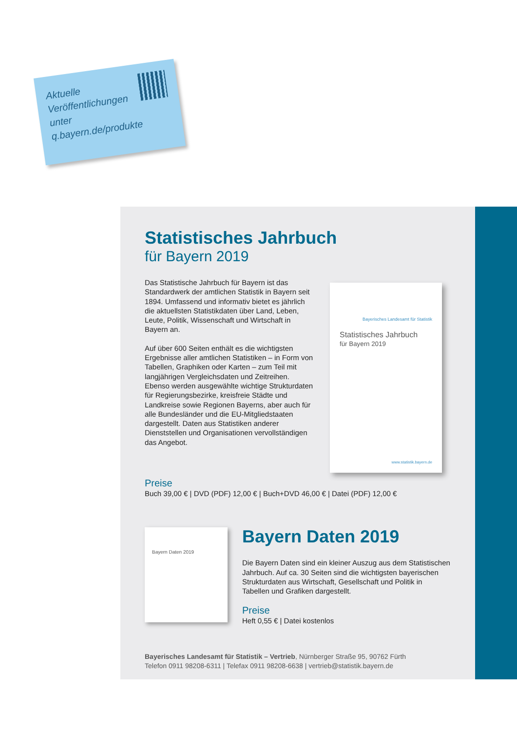Aktuelle
Veröffentlichungen
unter
q.bayern.de/produkte
Statistisches Jahrbuch
für Bayern 2019
Das Statistische Jahrbuch für Bayern ist das Standardwerk der amtlichen Statistik in Bayern seit 1894. Umfassend und informativ bietet es jährlich die aktuellsten Statistikdaten über Land, Leben, Leute, Politik, Wissenschaft und Wirtschaft in Bayern an.
Auf über 600 Seiten enthält es die wichtigsten Ergebnisse aller amtlichen Statistiken – in Form von Tabellen, Graphiken oder Karten – zum Teil mit langjährigen Vergleichsdaten und Zeitreihen. Ebenso werden ausgewählte wichtige Strukturdaten für Regierungsbezirke, kreisfreie Städte und Landkreise sowie Regionen Bayerns, aber auch für alle Bundesländer und die EU-Mitgliedstaaten dargestellt. Daten aus Statistiken anderer Dienststellen und Organisationen vervollständigen das Angebot.
Bayerisches Landesamt für Statistik
Statistisches Jahrbuch
für Bayern 2019
www.statistik.bayern.de
Preise
Buch 39,00 € | DVD (PDF) 12,00 € | Buch+DVD 46,00 € | Datei (PDF) 12,00 €
Bayern Daten 2019
Bayern Daten 2019
Die Bayern Daten sind ein kleiner Auszug aus dem Statistischen Jahrbuch. Auf ca. 30 Seiten sind die wichtigsten bayerischen Strukturdaten aus Wirtschaft, Gesellschaft und Politik in Tabellen und Grafiken dargestellt.
Preise
Heft 0,55 € | Datei kostenlos
Bayerisches Landesamt für Statistik – Vertrieb, Nürnberger Straße 95, 90762 Fürth
Telefon 0911 98208-6311 | Telefax 0911 98208-6638 | vertrieb@statistik.bayern.de